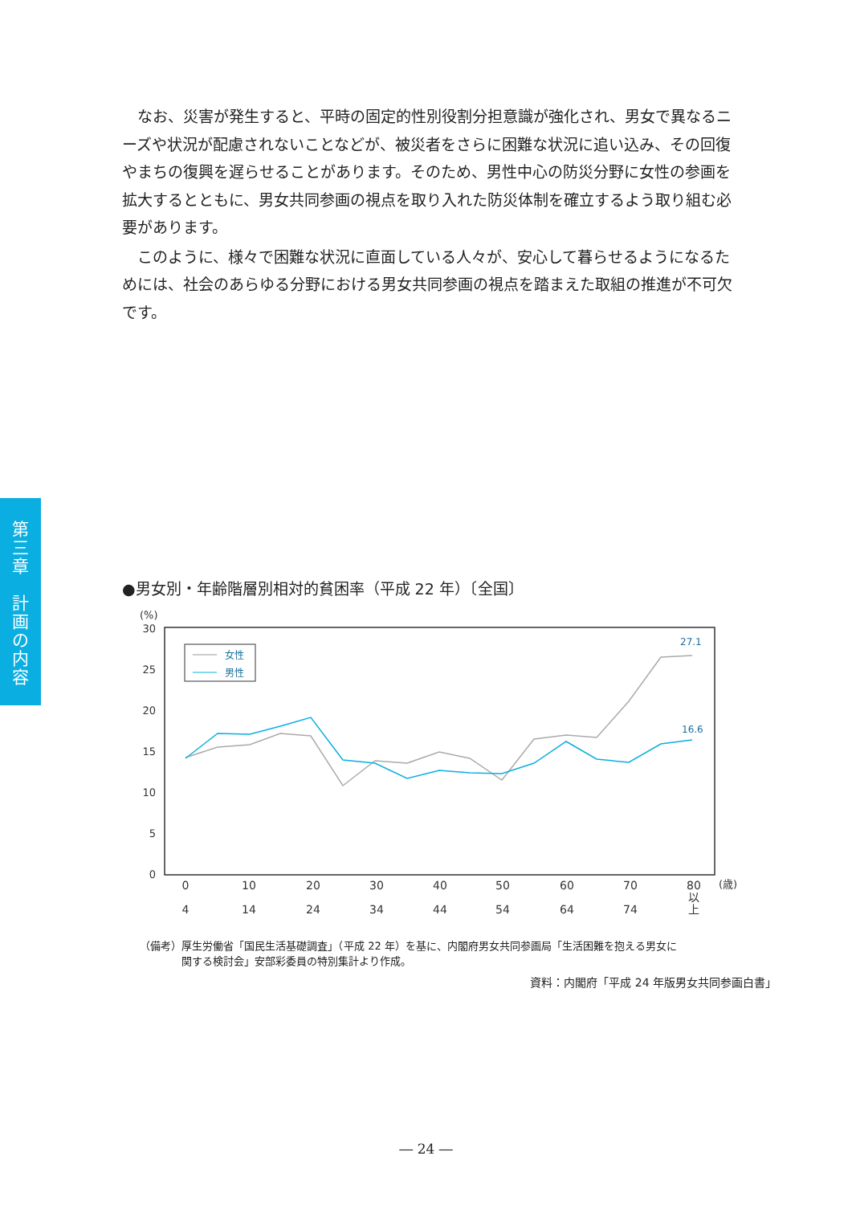なお、災害が発生すると、平時の固定的性別役割分担意識が強化され、男女で異なるニーズや状況が配慮されないことなどが、被災者をさらに困難な状況に追い込み、その回復やまちの復興を遅らせることがあります。そのため、男性中心の防災分野に女性の参画を拡大するとともに、男女共同参画の視点を取り入れた防災体制を確立するよう取り組む必要があります。
このように、様々で困難な状況に直面している人々が、安心して暮らせるようになるためには、社会のあらゆる分野における男女共同参画の視点を踏まえた取組の推進が不可欠です。
第
三
章
計
画
の
内
容
●男女別・年齢階層別相対的貧困率（平成 22 年）〔全国〕
(%)
30
25
20
15
10
5
0
女性
男性
27.1
16.6
0
4
10
14
20
24
30
34
40
44
50
54
60
64
70
74
80
以
上
(歳)
（備考）厚生労働省「国民生活基礎調査」（平成 22 年）を基に、内閣府男女共同参画局「生活困難を抱える男女に
　　　　関する検討会」安部彩委員の特別集計より作成。
資料：内閣府「平成 24 年版男女共同参画白書」
― 24 ―